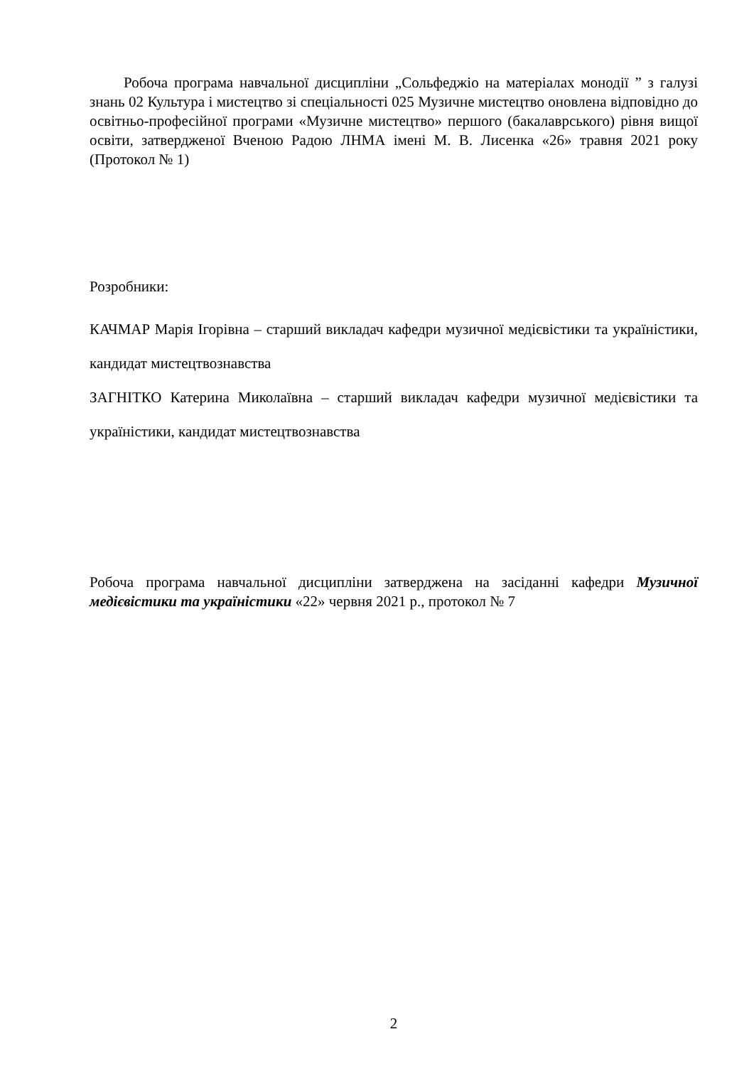Робоча програма навчальної дисципліни „Сольфеджіо на матеріалах монодії ” з галузі знань 02 Культура і мистецтво зі спеціальності 025 Музичне мистецтво оновлена відповідно до освітньо-професійної програми «Музичне мистецтво» першого (бакалаврського) рівня вищої освіти, затвердженої Вченою Радою ЛНМА імені М. В. Лисенка «26» травня 2021 року (Протокол № 1)
Розробники:
КАЧМАР Марія Ігорівна – старший викладач кафедри музичної медієвістики та україністики, кандидат мистецтвознавства
ЗАГНІТКО Катерина Миколаївна – старший викладач кафедри музичної медієвістики та україністики, кандидат мистецтвознавства
Робоча програма навчальної дисципліни затверджена на засіданні кафедри Музичної медієвістики та україністики «22» червня 2021 р., протокол № 7
2